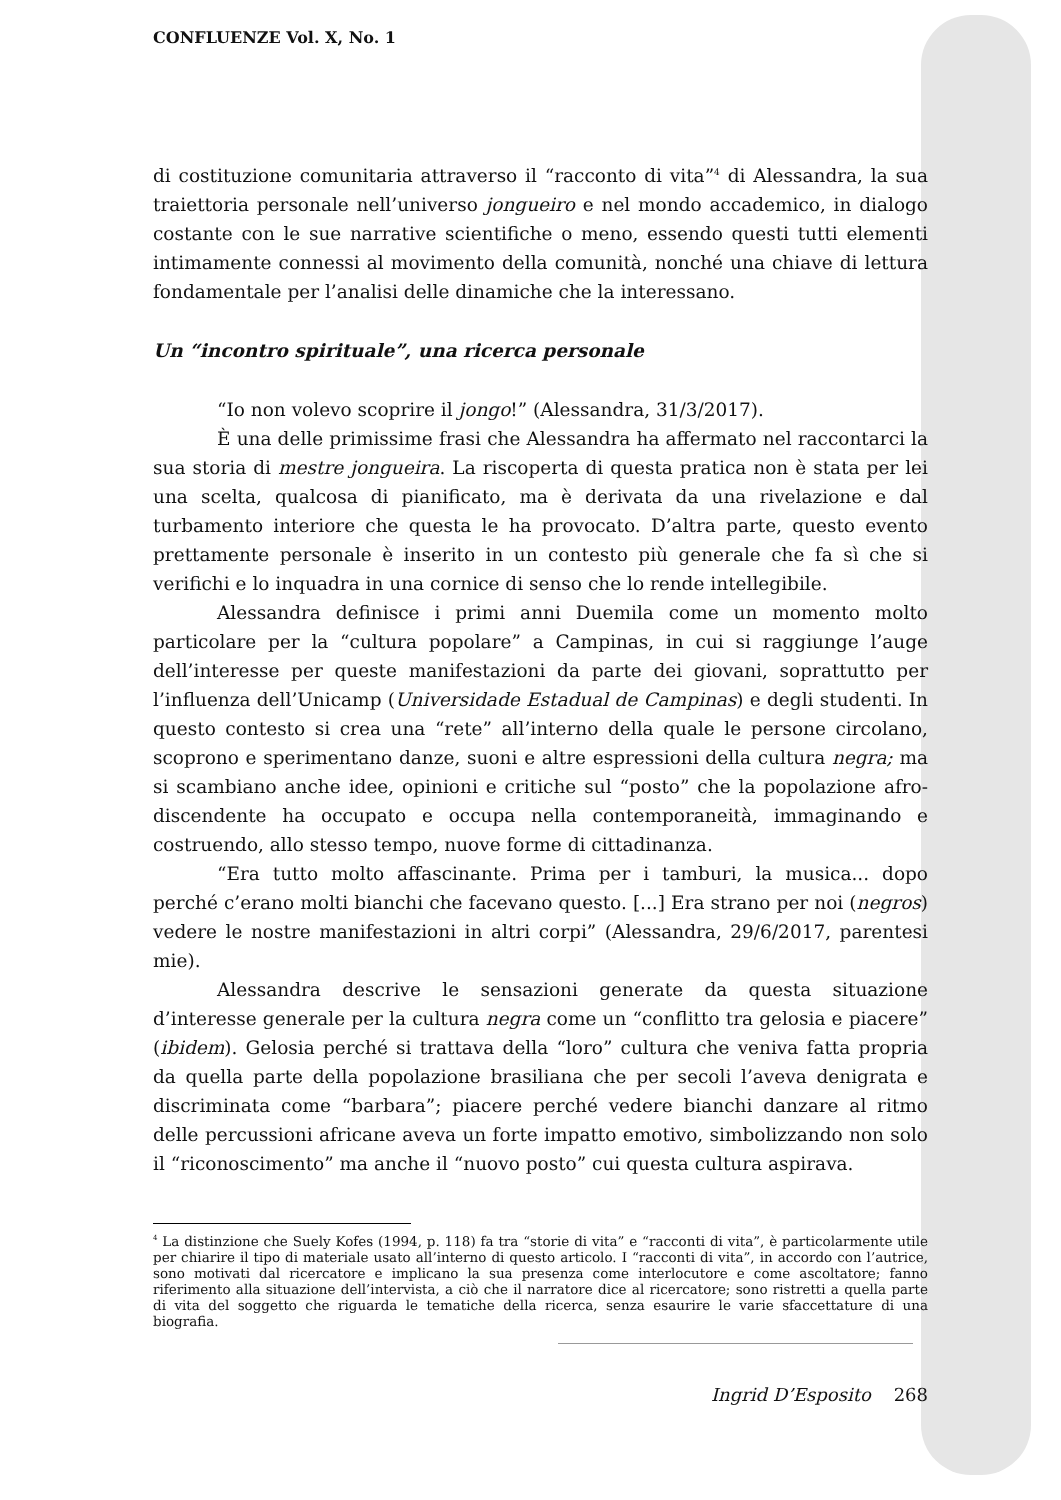CONFLUENZE Vol. X, No. 1
di costituzione comunitaria attraverso il “racconto di vita”<sup>4</sup> di Alessandra, la sua traiettoria personale nell’universo jongueiro e nel mondo accademico, in dialogo costante con le sue narrative scientifiche o meno, essendo questi tutti elementi intimamente connessi al movimento della comunità, nonché una chiave di lettura fondamentale per l’analisi delle dinamiche che la interessano.
Un “incontro spirituale”, una ricerca personale
“Io non volevo scoprire il jongo!” (Alessandra, 31/3/2017).
È una delle primissime frasi che Alessandra ha affermato nel raccontarci la sua storia di mestre jongueira. La riscoperta di questa pratica non è stata per lei una scelta, qualcosa di pianificato, ma è derivata da una rivelazione e dal turbamento interiore che questa le ha provocato. D’altra parte, questo evento prettamente personale è inserito in un contesto più generale che fa sì che si verifichi e lo inquadra in una cornice di senso che lo rende intellegibile.
Alessandra definisce i primi anni Duemila come un momento molto particolare per la “cultura popolare” a Campinas, in cui si raggiunge l’auge dell’interesse per queste manifestazioni da parte dei giovani, soprattutto per l’influenza dell’Unicamp (Universidade Estadual de Campinas) e degli studenti. In questo contesto si crea una “rete” all’interno della quale le persone circolano, scoprono e sperimentano danze, suoni e altre espressioni della cultura negra; ma si scambiano anche idee, opinioni e critiche sul “posto” che la popolazione afro-discendente ha occupato e occupa nella contemporaneità, immaginando e costruendo, allo stesso tempo, nuove forme di cittadinanza.
“Era tutto molto affascinante. Prima per i tamburi, la musica... dopo perché c’erano molti bianchi che facevano questo. [...] Era strano per noi (negros) vedere le nostre manifestazioni in altri corpi” (Alessandra, 29/6/2017, parentesi mie).
Alessandra descrive le sensazioni generate da questa situazione d’interesse generale per la cultura negra come un “conflitto tra gelosia e piacere” (ibidem). Gelosia perché si trattava della “loro” cultura che veniva fatta propria da quella parte della popolazione brasiliana che per secoli l’aveva denigrata e discriminata come “barbara”; piacere perché vedere bianchi danzare al ritmo delle percussioni africane aveva un forte impatto emotivo, simbolizzando non solo il “riconoscimento” ma anche il “nuovo posto” cui questa cultura aspirava.
<sup>4</sup> La distinzione che Suely Kofes (1994, p. 118) fa tra “storie di vita” e “racconti di vita”, è particolarmente utile per chiarire il tipo di materiale usato all’interno di questo articolo. I “racconti di vita”, in accordo con l’autrice, sono motivati dal ricercatore e implicano la sua presenza come interlocutore e come ascoltatore; fanno riferimento alla situazione dell’intervista, a ciò che il narratore dice al ricercatore; sono ristretti a quella parte di vita del soggetto che riguarda le tematiche della ricerca, senza esaurire le varie sfaccettature di una biografia.
Ingrid D’Esposito 268